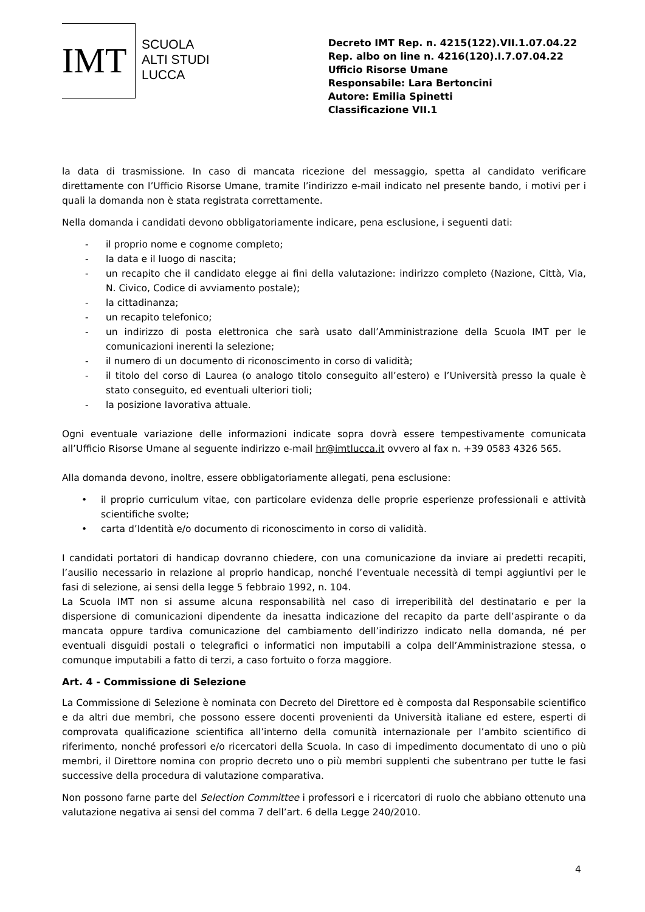IMT
SCUOLA
ALTI STUDI
LUCCA
Decreto IMT Rep. n. 4215(122).VII.1.07.04.22
Rep. albo on line n. 4216(120).I.7.07.04.22
Ufficio Risorse Umane
Responsabile: Lara Bertoncini
Autore: Emilia Spinetti
Classificazione VII.1
la data di trasmissione. In caso di mancata ricezione del messaggio, spetta al candidato verificare direttamente con l’Ufficio Risorse Umane, tramite l’indirizzo e-mail indicato nel presente bando, i motivi per i quali la domanda non è stata registrata correttamente.
Nella domanda i candidati devono obbligatoriamente indicare, pena esclusione, i seguenti dati:
- il proprio nome e cognome completo;
- la data e il luogo di nascita;
- un recapito che il candidato elegge ai fini della valutazione: indirizzo completo (Nazione, Città, Via, N. Civico, Codice di avviamento postale);
- la cittadinanza;
- un recapito telefonico;
- un indirizzo di posta elettronica che sarà usato dall’Amministrazione della Scuola IMT per le comunicazioni inerenti la selezione;
- il numero di un documento di riconoscimento in corso di validità;
- il titolo del corso di Laurea (o analogo titolo conseguito all’estero) e l’Università presso la quale è stato conseguito, ed eventuali ulteriori tioli;
- la posizione lavorativa attuale.
Ogni eventuale variazione delle informazioni indicate sopra dovrà essere tempestivamente comunicata all’Ufficio Risorse Umane al seguente indirizzo e-mail hr@imtlucca.it ovvero al fax n. +39 0583 4326 565.
Alla domanda devono, inoltre, essere obbligatoriamente allegati, pena esclusione:
• il proprio curriculum vitae, con particolare evidenza delle proprie esperienze professionali e attività scientifiche svolte;
• carta d’Identità e/o documento di riconoscimento in corso di validità.
I candidati portatori di handicap dovranno chiedere, con una comunicazione da inviare ai predetti recapiti, l’ausilio necessario in relazione al proprio handicap, nonché l’eventuale necessità di tempi aggiuntivi per le fasi di selezione, ai sensi della legge 5 febbraio 1992, n. 104.
La Scuola IMT non si assume alcuna responsabilità nel caso di irreperibilità del destinatario e per la dispersione di comunicazioni dipendente da inesatta indicazione del recapito da parte dell’aspirante o da mancata oppure tardiva comunicazione del cambiamento dell’indirizzo indicato nella domanda, né per eventuali disguidi postali o telegrafici o informatici non imputabili a colpa dell’Amministrazione stessa, o comunque imputabili a fatto di terzi, a caso fortuito o forza maggiore.
Art. 4 - Commissione di Selezione
La Commissione di Selezione è nominata con Decreto del Direttore ed è composta dal Responsabile scientifico e da altri due membri, che possono essere docenti provenienti da Università italiane ed estere, esperti di comprovata qualificazione scientifica all’interno della comunità internazionale per l’ambito scientifico di riferimento, nonché professori e/o ricercatori della Scuola. In caso di impedimento documentato di uno o più membri, il Direttore nomina con proprio decreto uno o più membri supplenti che subentrano per tutte le fasi successive della procedura di valutazione comparativa.
Non possono farne parte del Selection Committee i professori e i ricercatori di ruolo che abbiano ottenuto una valutazione negativa ai sensi del comma 7 dell’art. 6 della Legge 240/2010.
4